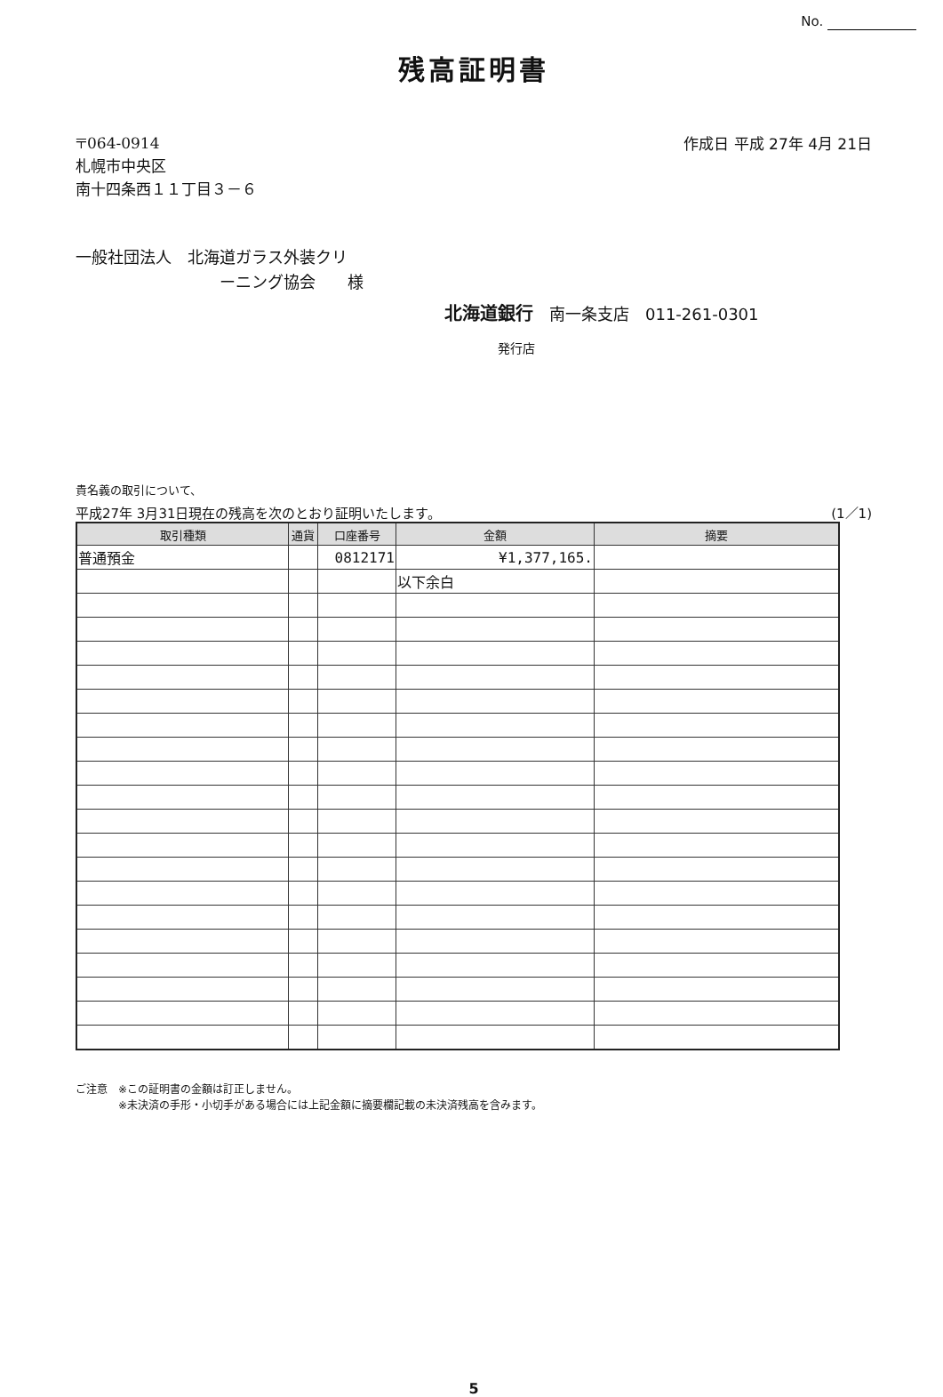No.
残高証明書
〒064-0914
札幌市中央区
南十四条西１１丁目３－６
作成日 平成 27年 4月 21日
一般社団法人　北海道ガラス外装クリ
　　　　　　　　　ーニング協会　　様
北海道銀行　南一条支店　011-261-0301
発行店
貴名義の取引について、
平成27年 3月31日現在の残高を次のとおり証明いたします。 (1／1)
| 取引種類 | 通貨 | 口座番号 | 金額 | 摘要 |
| --- | --- | --- | --- | --- |
| 普通預金 | | 0812171 | ¥1,377,165. | |
| | | | 以下余白 | |
ご注意　※この証明書の金額は訂正しません。
　　　　※未決済の手形・小切手がある場合には上記金額に摘要欄記載の未決済残高を含みます。
5